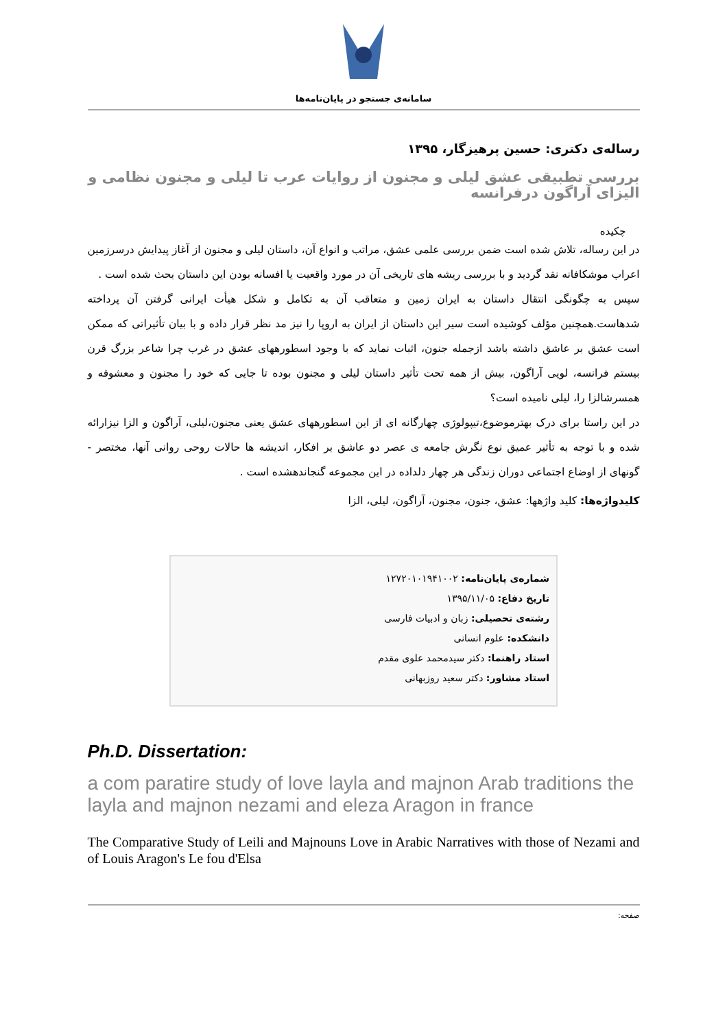سامانه‌ی جستجو در پایان‌نامه‌ها
رساله‌ی دکتری: حسین پرهیزگار، ۱۳۹۵
بررسی تطبیقی عشق لیلی و مجنون از روایات عرب تا لیلی و مجنون نظامی و الیزای آراگون درفرانسه
چکیده
در این رساله، تلاش شده است ضمن بررسی علمی عشق، مراتب و انواع آن، داستان لیلی و مجنون از آغاز پیدایش درسرزمین اعراب موشکافانه نقد گردید و با بررسی ریشه های تاریخی آن در مورد واقعیت یا افسانه بودن این داستان بحث شده است .
سپس به چگونگی انتقال داستان به ایران زمین و متعاقب آن به تکامل و شکل هیأت ایرانی گرفتن آن پرداخته شدهاست.همچنین مؤلف کوشیده است سیر این داستان از ایران به اروپا را نیز مد نظر قرار داده و با بیان تأثیراتی که ممکن است عشق بر عاشق داشته باشد ازجمله جنون، اثبات نماید که با وجود اسطورههای عشق در غرب چرا شاعر بزرگ قرن بیستم فرانسه، لویی آراگون، بیش از همه تحت تأثیر داستان لیلی و مجنون بوده تا جایی که خود را مجنون و معشوقه و همسرشالزا را، لیلی نامیده است؟
در این راستا برای درک بهترموضوع،تیپولوژی چهارگانه ای از این اسطورههای عشق یعنی مجنون،لیلی، آراگون و الزا نیزارائه شده و با توجه به تأثیر عمیق نوع نگرش جامعه ی عصر دو عاشق بر افکار، اندیشه ها حالات روحی روانی آنها، مختصر - گونهای از اوضاع اجتماعی دوران زندگی هر چهار دلداده در این مجموعه گنجاندهشده است .
کلیدواژه‌ها: کلید واژهها: عشق، جنون، مجنون، آراگون، لیلی، الزا
شماره‌ی پایان‌نامه: ۱۲۷۲۰۱۰۱۹۴۱۰۰۲
تاریخ دفاع: ۱۳۹۵/۱۱/۰۵
رشته‌ی تحصیلی: زبان و ادبیات فارسی
دانشکده: علوم انسانی
استاد راهنما: دکتر سیدمحمد علوی مقدم
استاد مشاور: دکتر سعید روزبهانی
Ph.D. Dissertation:
a com paratire study of love layla and majnon Arab traditions the layla and majnon nezami and eleza Aragon in france
The Comparative Study of Leili and Majnouns Love in Arabic Narratives with those of Nezami and of Louis Aragon's Le fou d'Elsa
صفحه: